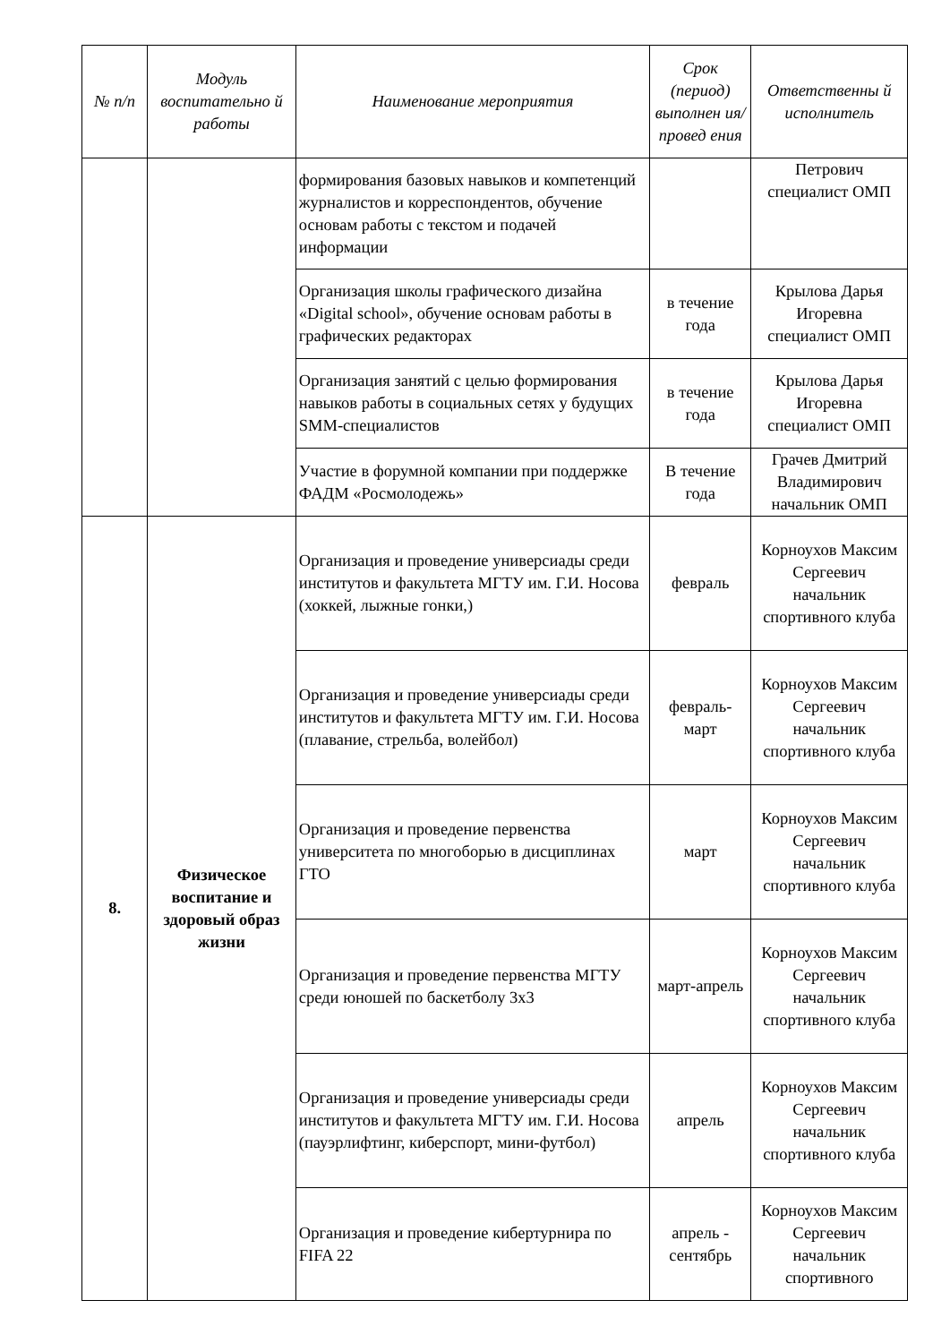| № п/п | Модуль воспитательно й работы | Наименование мероприятия | Срок (период) выполнен ия/провед ения | Ответственны й исполнитель |
| --- | --- | --- | --- | --- |
| | | формирования базовых навыков и компетенций журналистов и корреспондентов, обучение основам работы с текстом и подачей информации | | Петрович специалист ОМП |
| | | Организация школы графического дизайна «Digital school», обучение основам работы в графических редакторах | в течение года | Крылова Дарья Игоревна специалист ОМП |
| | | Организация занятий с целью формирования навыков работы в социальных сетях у будущих SMM-специалистов | в течение года | Крылова Дарья Игоревна специалист ОМП |
| | | Участие в форумной компании при поддержке ФАДМ «Росмолодежь» | В течение года | Грачев Дмитрий Владимирович начальник ОМП |
| 8. | Физическое воспитание и здоровый образ жизни | Организация и проведение универсиады среди институтов и факультета МГТУ им. Г.И. Носова (хоккей, лыжные гонки,) | февраль | Корноухов Максим Сергеевич начальник спортивного клуба |
| | | Организация и проведение универсиады среди институтов и факультета МГТУ им. Г.И. Носова (плавание, стрельба, волейбол) | февраль-март | Корноухов Максим Сергеевич начальник спортивного клуба |
| | | Организация и проведение первенства университета по многоборью в дисциплинах ГТО | март | Корноухов Максим Сергеевич начальник спортивного клуба |
| | | Организация и проведение первенства МГТУ среди юношей по баскетболу 3х3 | март-апрель | Корноухов Максим Сергеевич начальник спортивного клуба |
| | | Организация и проведение универсиады среди институтов и факультета МГТУ им. Г.И. Носова (пауэрлифтинг, киберспорт, мини-футбол) | апрель | Корноухов Максим Сергеевич начальник спортивного клуба |
| | | Организация и проведение кибертурнира по FIFA 22 | апрель - сентябрь | Корноухов Максим Сергеевич начальник спортивного |